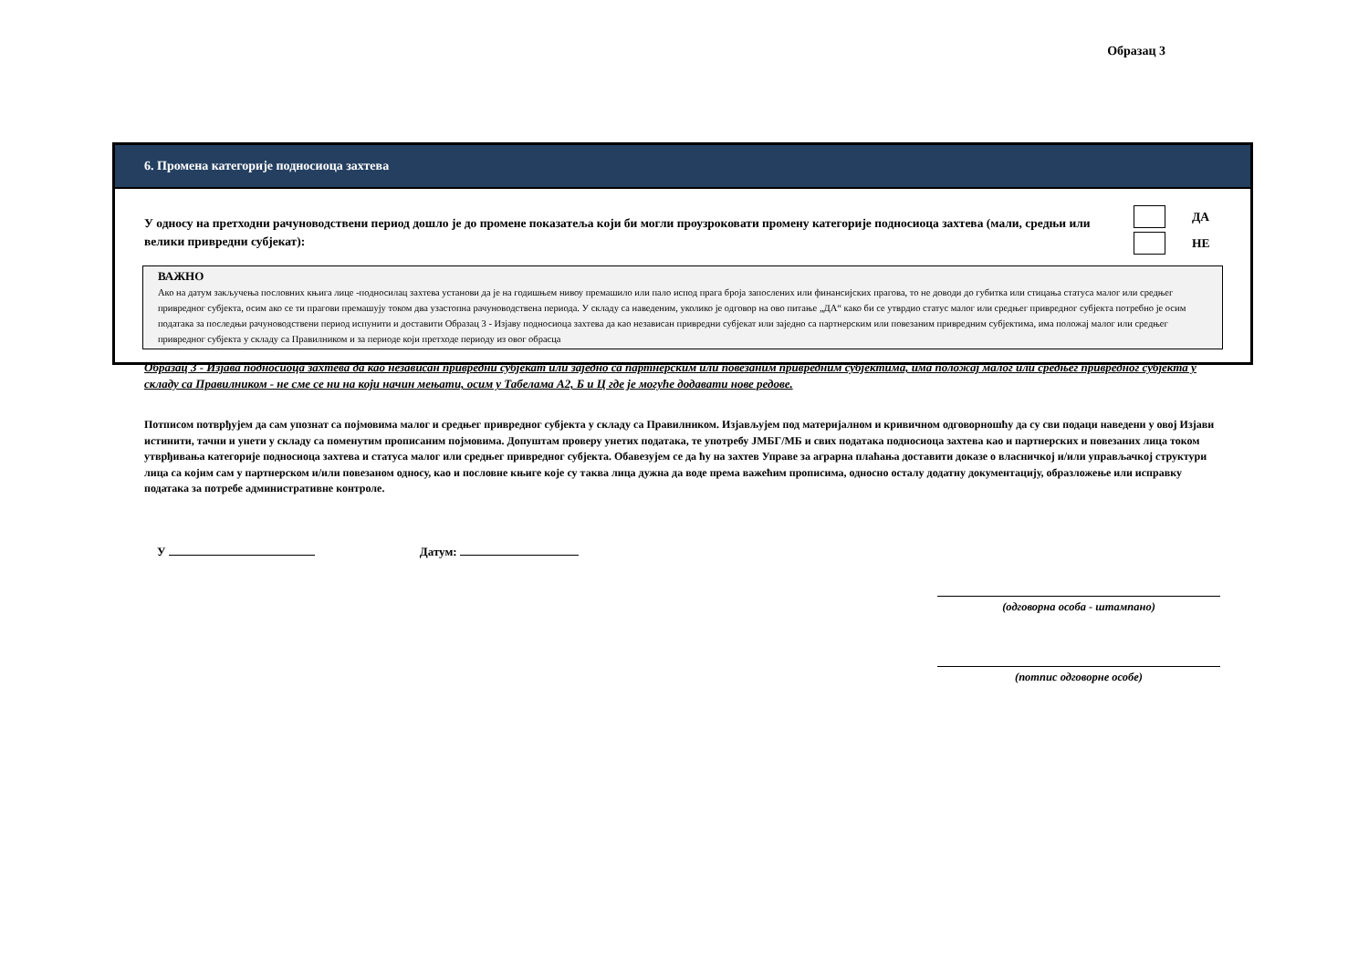Образац 3
6. Промена категорије подносиоца захтева
У односу на претходни рачуноводствени период дошло је до промене показатеља који би могли проузроковати промену категорије подносиоца захтева (мали, средњи или велики привредни субјекат):
ДА НЕ
ВАЖНО
Ако на датум закључења пословних књига лице -подносилац захтева установи да је на годишњем нивоу премашило или пало испод прага броја запослених или финансијских прагова, то не доводи до губитка или стицања статуса малог или средњег привредног субјекта, осим ако се ти прагови премашују током два узастопна рачуноводствена периода. У складу са наведеним, уколико је одговор на ово питање „ДА“ како би се утврдио статус малог или средњег привредног субјекта потребно је осим података за последњи рачуноводствени период испунити и доставити Образац 3 - Изјаву подносиоца захтева да као независан привредни субјекат или заједно са партнерским или повезаним привредним субјектима, има положај малог или средњег привредног субјекта у складу са Правилником и за периоде који претходе периоду из овог обрасца
Образац 3 - Изјава подносиоца захтева да као независан привредни субјекат или заједно са партнерским или повезаним привредним субјектима, има положај малог или средњег привредног субјекта у складу са Правилником - не сме се ни на који начин мењати, осим у Табелама А2, Б и Ц где је могуће додавати нове редове.
Потписом потврђујем да сам упознат са појмовима малог и средњег привредног субјекта у складу са Правилником. Изјављујем под материјалном и кривичном одговорношћу да су сви подаци наведени у овој Изјави истинити, тачни и унети у складу са поменутим прописаним појмовима. Допуштам проверу унетих података, те употребу ЈМБГ/МБ и свих података подносиоца захтева као и партнерских и повезаних лица током утврђивања категорије подносиоца захтева и статуса малог или средњег привредног субјекта. Обавезујем се да ћу на захтев Управе за аграрна плаћања доставити доказе о власничкој и/или управљачкој структури лица са којим сам у партнерском и/или повезаном односу, као и пословне књиге које су таква лица дужна да воде према важећим прописима, односно осталу додатну документацију, образложење или исправку података за потребе административне контроле.
У Датум:
(одговорна особа - штампано)
(потпис одговорне особе)